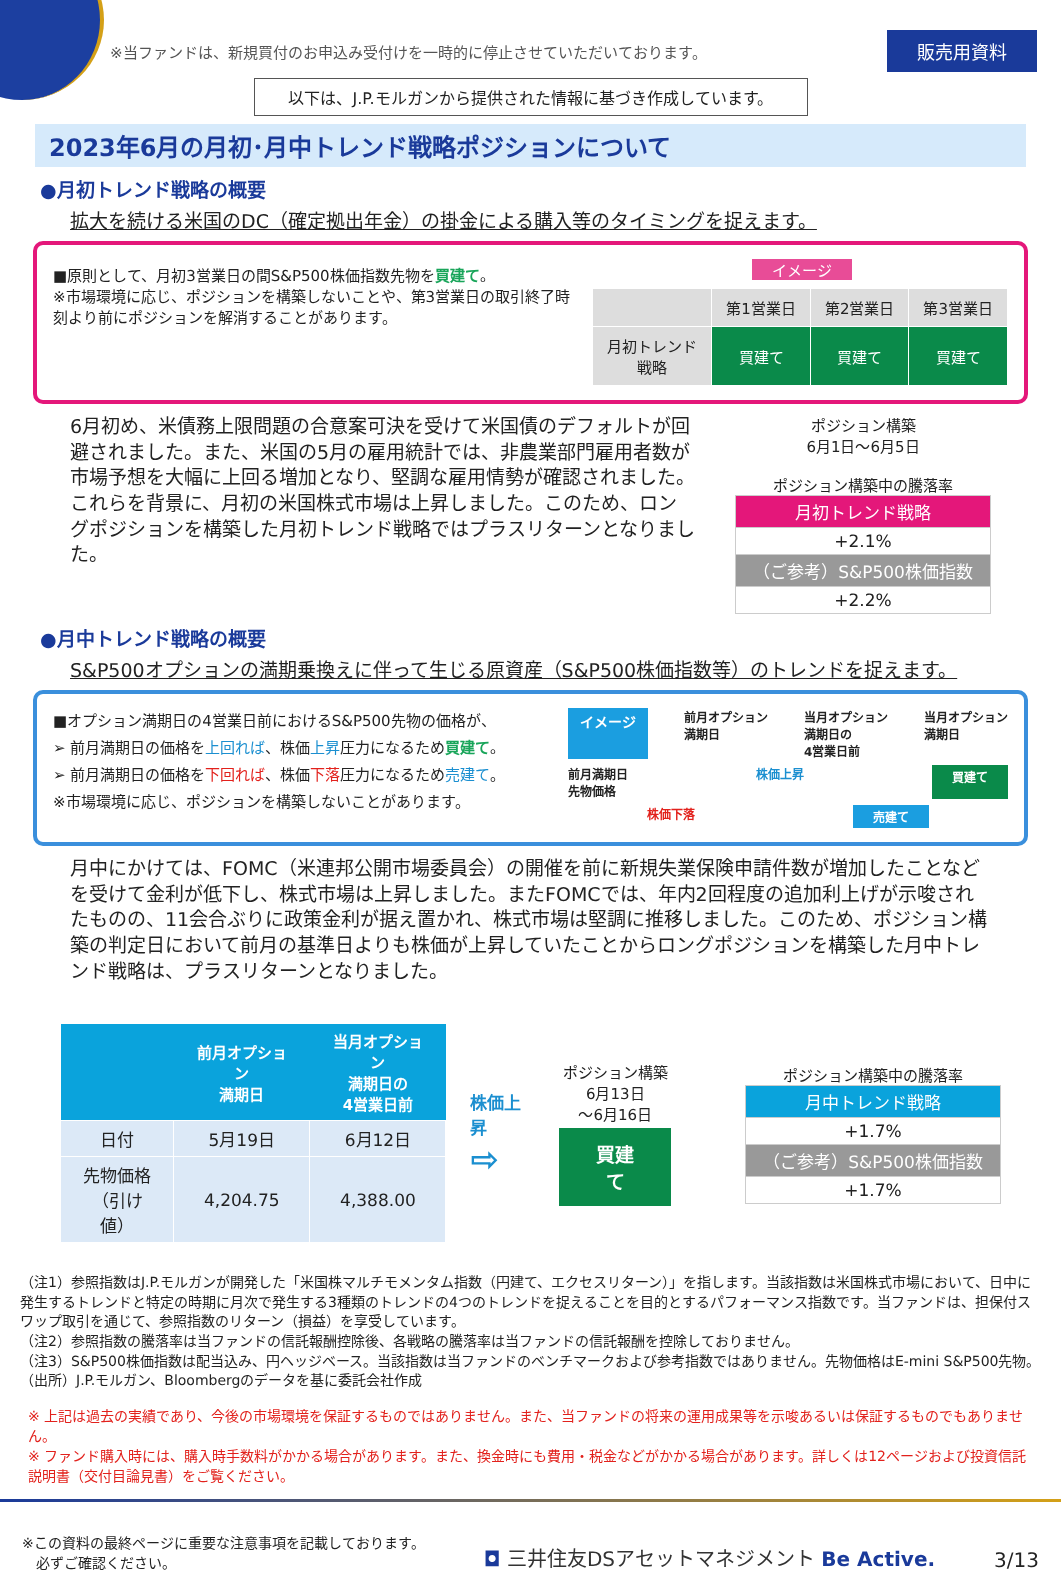※当ファンドは、新規買付のお申込み受付けを一時的に停止させていただいております。 販売用資料
以下は、J.P.モルガンから提供された情報に基づき作成しています。
2023年6月の月初･月中トレンド戦略ポジションについて
●月初トレンド戦略の概要
拡大を続ける米国のDC（確定拠出年金）の掛金による購入等のタイミングを捉えます。
■原則として、月初3営業日の間S&P500株価指数先物を買建て。
※市場環境に応じ、ポジションを構築しないことや、第3営業日の取引終了時刻より前にポジションを解消することがあります。
イメージ
| | 第1営業日 | 第2営業日 | 第3営業日 |
| --- | --- | --- | --- |
| 月初トレンド 戦略 | 買建て | 買建て | 買建て |
6月初め、米債務上限問題の合意案可決を受けて米国債のデフォルトが回避されました。また、米国の5月の雇用統計では、非農業部門雇用者数が市場予想を大幅に上回る増加となり、堅調な雇用情勢が確認されました。これらを背景に、月初の米国株式市場は上昇しました。このため、ロングポジションを構築した月初トレンド戦略ではプラスリターンとなりました。
ポジション構築
6月1日～6月5日
ポジション構築中の騰落率
| 月初トレンド戦略 |
| +2.1% |
| （ご参考）S&P500株価指数 |
| +2.2% |
●月中トレンド戦略の概要
S&P500オプションの満期乗換えに伴って生じる原資産（S&P500株価指数等）のトレンドを捉えます。
■オプション満期日の4営業日前におけるS&P500先物の価格が、
➢ 前月満期日の価格を上回れば、株価上昇圧力になるため買建て。
➢ 前月満期日の価格を下回れば、株価下落圧力になるため売建て。
※市場環境に応じ、ポジションを構築しないことがあります。
イメージ 前月オプション
満期日 当月オプション
満期日の
4営業日前 当月オプション
満期日
前月満期日
先物価格 株価上昇 買建て
株価下落 売建て
月中にかけては、FOMC（米連邦公開市場委員会）の開催を前に新規失業保険申請件数が増加したことなどを受けて金利が低下し、株式市場は上昇しました。またFOMCでは、年内2回程度の追加利上げが示唆されたものの、11会合ぶりに政策金利が据え置かれ、株式市場は堅調に推移しました。このため、ポジション構築の判定日において前月の基準日よりも株価が上昇していたことからロングポジションを構築した月中トレンド戦略は、プラスリターンとなりました。
| | 前月オプション 満期日 | 当月オプション 満期日の 4営業日前 |
| --- | --- | --- |
| 日付 | 5月19日 | 6月12日 |
| 先物価格 （引け値） | 4,204.75 | 4,388.00 |
株価上昇
⇨
ポジション構築
6月13日
～6月16日
買建て
ポジション構築中の騰落率
| 月中トレンド戦略 |
| +1.7% |
| （ご参考）S&P500株価指数 |
| +1.7% |
（注1）参照指数はJ.P.モルガンが開発した「米国株マルチモメンタム指数（円建て、エクセスリターン）」を指します。当該指数は米国株式市場において、日中に発生するトレンドと特定の時期に月次で発生する3種類のトレンドの4つのトレンドを捉えることを目的とするパフォーマンス指数です。当ファンドは、担保付スワップ取引を通じて、参照指数のリターン（損益）を享受しています。
（注2）参照指数の騰落率は当ファンドの信託報酬控除後、各戦略の騰落率は当ファンドの信託報酬を控除しておりません。
（注3）S&P500株価指数は配当込み、円ヘッジベース。当該指数は当ファンドのベンチマークおよび参考指数ではありません。先物価格はE-mini S&P500先物。
（出所）J.P.モルガン、Bloombergのデータを基に委託会社作成
※ 上記は過去の実績であり、今後の市場環境を保証するものではありません。また、当ファンドの将来の運用成果等を示唆あるいは保証するものでもありません。
※ ファンド購入時には、購入時手数料がかかる場合があります。また、換金時にも費用・税金などがかかる場合があります。詳しくは12ページおよび投資信託説明書（交付目論見書）をご覧ください。
※この資料の最終ページに重要な注意事項を記載しております。
　必ずご確認ください。 ◘ 三井住友DSアセットマネジメント Be Active. 3/13